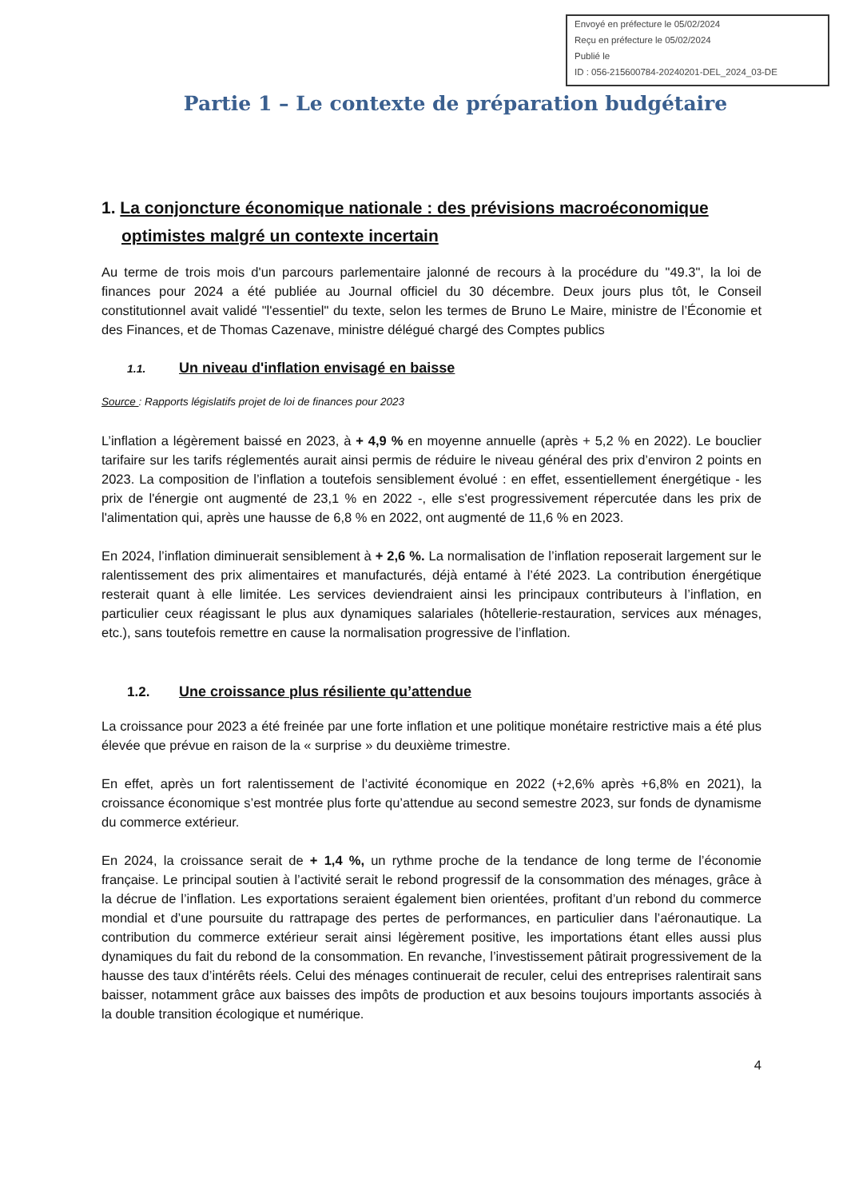Envoyé en préfecture le 05/02/2024
Reçu en préfecture le 05/02/2024
Publié le
ID : 056-215600784-20240201-DEL_2024_03-DE
Partie 1 – Le contexte de préparation budgétaire
1. La conjoncture économique nationale : des prévisions macroéconomique optimistes malgré un contexte incertain
Au terme de trois mois d'un parcours parlementaire jalonné de recours à la procédure du "49.3", la loi de finances pour 2024 a été publiée au Journal officiel du 30 décembre. Deux jours plus tôt, le Conseil constitutionnel avait validé "l'essentiel" du texte, selon les termes de Bruno Le Maire, ministre de l’Économie et des Finances, et de Thomas Cazenave, ministre délégué chargé des Comptes publics
1.1. Un niveau d'inflation envisagé en baisse
Source : Rapports législatifs projet de loi de finances pour 2023
L’inflation a légèrement baissé en 2023, à + 4,9 % en moyenne annuelle (après + 5,2 % en 2022). Le bouclier tarifaire sur les tarifs réglementés aurait ainsi permis de réduire le niveau général des prix d’environ 2 points en 2023. La composition de l’inflation a toutefois sensiblement évolué : en effet, essentiellement énergétique - les prix de l'énergie ont augmenté de 23,1 % en 2022 -, elle s'est progressivement répercutée dans les prix de l'alimentation qui, après une hausse de 6,8 % en 2022, ont augmenté de 11,6 % en 2023.
En 2024, l’inflation diminuerait sensiblement à + 2,6 %. La normalisation de l’inflation reposerait largement sur le ralentissement des prix alimentaires et manufacturés, déjà entamé à l’été 2023. La contribution énergétique resterait quant à elle limitée. Les services deviendraient ainsi les principaux contributeurs à l’inflation, en particulier ceux réagissant le plus aux dynamiques salariales (hôtellerie-restauration, services aux ménages, etc.), sans toutefois remettre en cause la normalisation progressive de l’inflation.
1.2. Une croissance plus résiliente qu’attendue
La croissance pour 2023 a été freinée par une forte inflation et une politique monétaire restrictive mais a été plus élevée que prévue en raison de la « surprise » du deuxième trimestre.
En effet, après un fort ralentissement de l’activité économique en 2022 (+2,6% après +6,8% en 2021), la croissance économique s’est montrée plus forte qu’attendue au second semestre 2023, sur fonds de dynamisme du commerce extérieur.
En 2024, la croissance serait de + 1,4 %, un rythme proche de la tendance de long terme de l’économie française. Le principal soutien à l’activité serait le rebond progressif de la consommation des ménages, grâce à la décrue de l’inflation. Les exportations seraient également bien orientées, profitant d’un rebond du commerce mondial et d’une poursuite du rattrapage des pertes de performances, en particulier dans l’aéronautique. La contribution du commerce extérieur serait ainsi légèrement positive, les importations étant elles aussi plus dynamiques du fait du rebond de la consommation. En revanche, l’investissement pâtirait progressivement de la hausse des taux d’intérêts réels. Celui des ménages continuerait de reculer, celui des entreprises ralentirait sans baisser, notamment grâce aux baisses des impôts de production et aux besoins toujours importants associés à la double transition écologique et numérique.
4